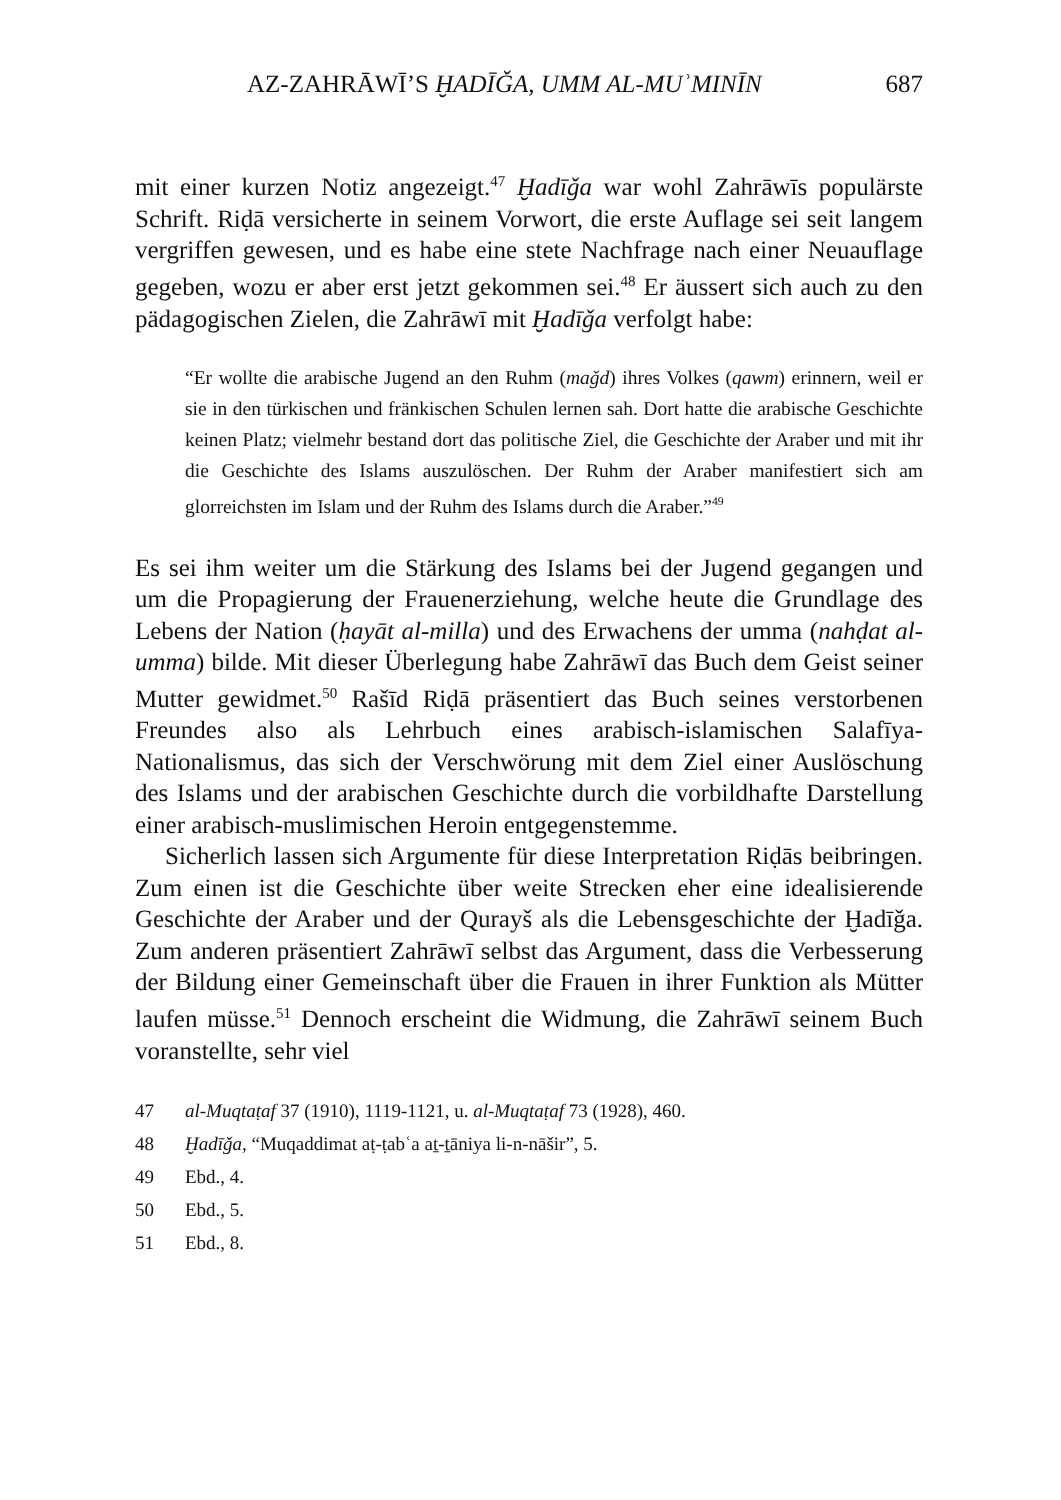AZ-ZAHRĀWĪ’S ḪADĪǦA, UMM AL-MUʾMINĪN 687
mit einer kurzen Notiz angezeigt.<sup>47</sup> Ḫadīǧa war wohl Zahrāwīs populärste Schrift. Riḍā versicherte in seinem Vorwort, die erste Auflage sei seit langem vergriffen gewesen, und es habe eine stete Nachfrage nach einer Neuauflage gegeben, wozu er aber erst jetzt gekommen sei.<sup>48</sup> Er äussert sich auch zu den pädagogischen Zielen, die Zahrāwī mit Ḫadīǧa verfolgt habe:
“Er wollte die arabische Jugend an den Ruhm (maǧd) ihres Volkes (qawm) erinnern, weil er sie in den türkischen und fränkischen Schulen lernen sah. Dort hatte die arabische Geschichte keinen Platz; vielmehr bestand dort das politische Ziel, die Geschichte der Araber und mit ihr die Geschichte des Islams auszulöschen. Der Ruhm der Araber manifestiert sich am glorreichsten im Islam und der Ruhm des Islams durch die Araber.”<sup>49</sup>
Es sei ihm weiter um die Stärkung des Islams bei der Jugend gegangen und um die Propagierung der Frauenerziehung, welche heute die Grundlage des Lebens der Nation (ḥayāt al-milla) und des Erwachens der umma (nahḍat al-umma) bilde. Mit dieser Überlegung habe Zahrāwī das Buch dem Geist seiner Mutter gewidmet.<sup>50</sup> Rašīd Riḍā präsentiert das Buch seines verstorbenen Freundes also als Lehrbuch eines arabisch-islamischen Salafīya-Nationalismus, das sich der Verschwörung mit dem Ziel einer Auslöschung des Islams und der arabischen Geschichte durch die vorbildhafte Darstellung einer arabisch-muslimischen Heroin entgegenstemme.
Sicherlich lassen sich Argumente für diese Interpretation Riḍās beibringen. Zum einen ist die Geschichte über weite Strecken eher eine idealisierende Geschichte der Araber und der Qurayš als die Lebensgeschichte der Ḫadīǧa. Zum anderen präsentiert Zahrāwī selbst das Argument, dass die Verbesserung der Bildung einer Gemeinschaft über die Frauen in ihrer Funktion als Mütter laufen müsse.<sup>51</sup> Dennoch erscheint die Widmung, die Zahrāwī seinem Buch voranstellte, sehr viel
47 al-Muqtaṭaf 37 (1910), 1119-1121, u. al-Muqtaṭaf 73 (1928), 460.
48 Ḫadīǧa, “Muqaddimat aṭ-ṭabʿa aṯ-ṯāniya li-n-nāšir”, 5.
49 Ebd., 4.
50 Ebd., 5.
51 Ebd., 8.